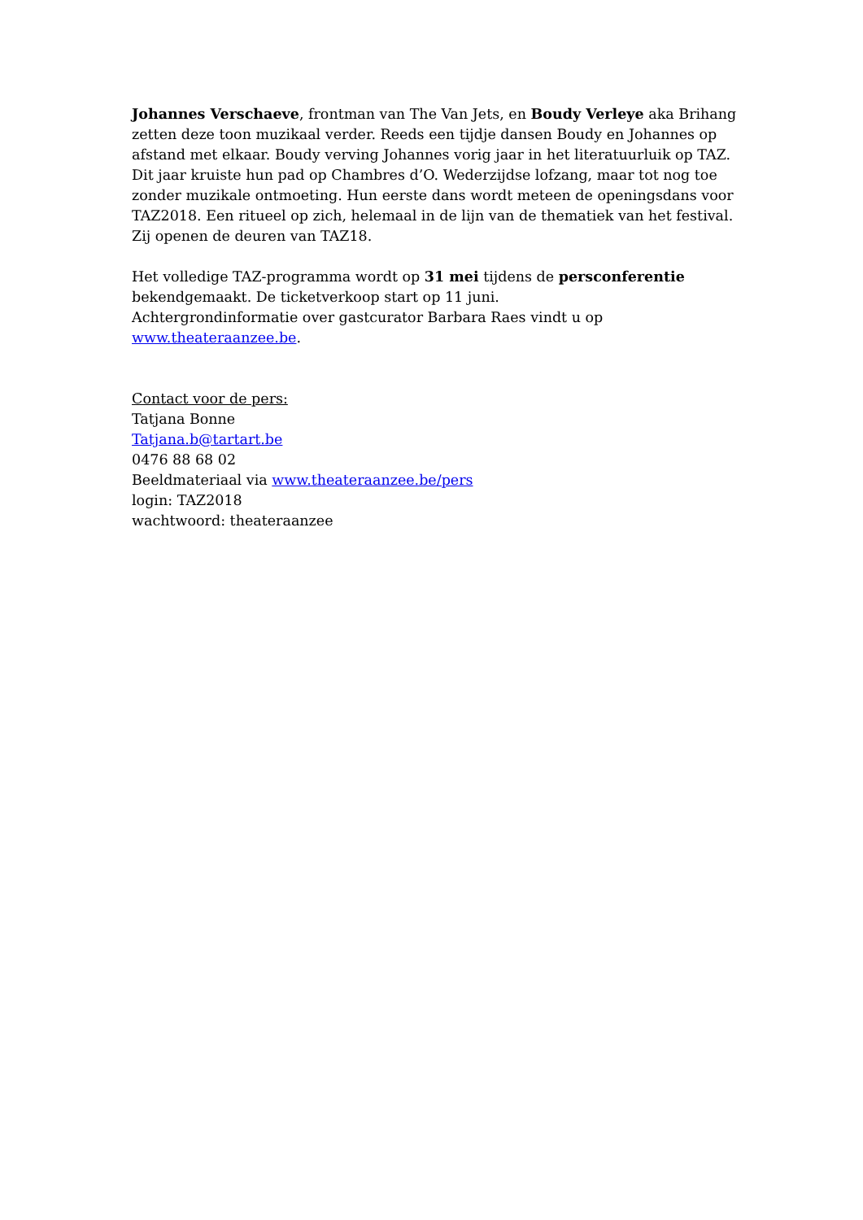Johannes Verschaeve, frontman van The Van Jets, en Boudy Verleye aka Brihang zetten deze toon muzikaal verder. Reeds een tijdje dansen Boudy en Johannes op afstand met elkaar. Boudy verving Johannes vorig jaar in het literatuurluik op TAZ. Dit jaar kruiste hun pad op Chambres d’O. Wederzijdse lofzang, maar tot nog toe zonder muzikale ontmoeting. Hun eerste dans wordt meteen de openingsdans voor TAZ2018. Een ritueel op zich, helemaal in de lijn van de thematiek van het festival. Zij openen de deuren van TAZ18.
Het volledige TAZ-programma wordt op 31 mei tijdens de persconferentie bekendgemaakt. De ticketverkoop start op 11 juni.
Achtergrondinformatie over gastcurator Barbara Raes vindt u op www.theateraanzee.be.
Contact voor de pers:
Tatjana Bonne
Tatjana.b@tartart.be
0476 88 68 02
Beeldmateriaal via www.theateraanzee.be/pers
login: TAZ2018
wachtwoord: theateraanzee